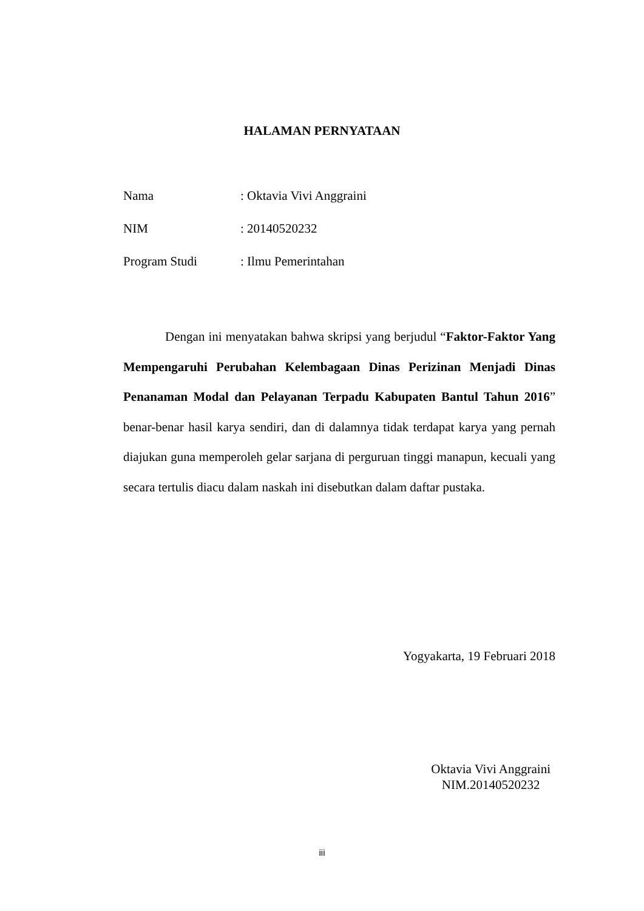HALAMAN PERNYATAAN
Nama: Oktavia Vivi Anggraini
NIM: 20140520232
Program Studi: Ilmu Pemerintahan
    Dengan ini menyatakan bahwa skripsi yang berjudul “Faktor-Faktor Yang Mempengaruhi Perubahan Kelembagaan Dinas Perizinan Menjadi Dinas Penanaman Modal dan Pelayanan Terpadu Kabupaten Bantul Tahun 2016” benar-benar hasil karya sendiri, dan di dalamnya tidak terdapat karya yang pernah diajukan guna memperoleh gelar sarjana di perguruan tinggi manapun, kecuali yang secara tertulis diacu dalam naskah ini disebutkan dalam daftar pustaka.
Yogyakarta, 19 Februari 2018
Oktavia Vivi Anggraini
NIM.20140520232
iii